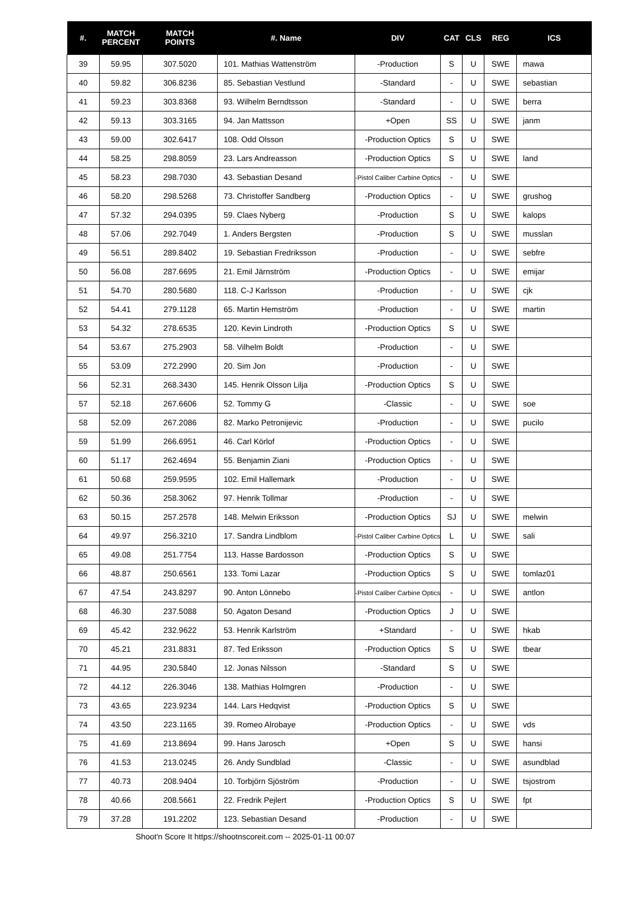| #. | MATCH PERCENT | MATCH POINTS | #. Name | DIV | CAT | CLS | REG | ICS |
| --- | --- | --- | --- | --- | --- | --- | --- | --- |
| 39 | 59.95 | 307.5020 | 101. Mathias Wattenström | -Production | S | U | SWE | mawa |
| 40 | 59.82 | 306.8236 | 85. Sebastian Vestlund | -Standard | - | U | SWE | sebastian |
| 41 | 59.23 | 303.8368 | 93. Wilhelm Berndtsson | -Standard | - | U | SWE | berra |
| 42 | 59.13 | 303.3165 | 94. Jan Mattsson | +Open | SS | U | SWE | janm |
| 43 | 59.00 | 302.6417 | 108. Odd Olsson | -Production Optics | S | U | SWE | |
| 44 | 58.25 | 298.8059 | 23. Lars Andreasson | -Production Optics | S | U | SWE | land |
| 45 | 58.23 | 298.7030 | 43. Sebastian Desand | -Pistol Caliber Carbine Optics | - | U | SWE | |
| 46 | 58.20 | 298.5268 | 73. Christoffer Sandberg | -Production Optics | - | U | SWE | grushog |
| 47 | 57.32 | 294.0395 | 59. Claes Nyberg | -Production | S | U | SWE | kalops |
| 48 | 57.06 | 292.7049 | 1. Anders Bergsten | -Production | S | U | SWE | musslan |
| 49 | 56.51 | 289.8402 | 19. Sebastian Fredriksson | -Production | - | U | SWE | sebfre |
| 50 | 56.08 | 287.6695 | 21. Emil Järnström | -Production Optics | - | U | SWE | emijar |
| 51 | 54.70 | 280.5680 | 118. C-J Karlsson | -Production | - | U | SWE | cjk |
| 52 | 54.41 | 279.1128 | 65. Martin Hemström | -Production | - | U | SWE | martin |
| 53 | 54.32 | 278.6535 | 120. Kevin Lindroth | -Production Optics | S | U | SWE | |
| 54 | 53.67 | 275.2903 | 58. Vilhelm Boldt | -Production | - | U | SWE | |
| 55 | 53.09 | 272.2990 | 20. Sim Jon | -Production | - | U | SWE | |
| 56 | 52.31 | 268.3430 | 145. Henrik Olsson Lilja | -Production Optics | S | U | SWE | |
| 57 | 52.18 | 267.6606 | 52. Tommy G | -Classic | - | U | SWE | soe |
| 58 | 52.09 | 267.2086 | 82. Marko Petronijevic | -Production | - | U | SWE | pucilo |
| 59 | 51.99 | 266.6951 | 46. Carl Körlof | -Production Optics | - | U | SWE | |
| 60 | 51.17 | 262.4694 | 55. Benjamin Ziani | -Production Optics | - | U | SWE | |
| 61 | 50.68 | 259.9595 | 102. Emil Hallemark | -Production | - | U | SWE | |
| 62 | 50.36 | 258.3062 | 97. Henrik Tollmar | -Production | - | U | SWE | |
| 63 | 50.15 | 257.2578 | 148. Melwin Eriksson | -Production Optics | SJ | U | SWE | melwin |
| 64 | 49.97 | 256.3210 | 17. Sandra Lindblom | -Pistol Caliber Carbine Optics | L | U | SWE | sali |
| 65 | 49.08 | 251.7754 | 113. Hasse Bardosson | -Production Optics | S | U | SWE | |
| 66 | 48.87 | 250.6561 | 133. Tomi Lazar | -Production Optics | S | U | SWE | tomlaz01 |
| 67 | 47.54 | 243.8297 | 90. Anton Lönnebo | -Pistol Caliber Carbine Optics | - | U | SWE | antlon |
| 68 | 46.30 | 237.5088 | 50. Agaton Desand | -Production Optics | J | U | SWE | |
| 69 | 45.42 | 232.9622 | 53. Henrik Karlström | +Standard | - | U | SWE | hkab |
| 70 | 45.21 | 231.8831 | 87. Ted Eriksson | -Production Optics | S | U | SWE | tbear |
| 71 | 44.95 | 230.5840 | 12. Jonas Nilsson | -Standard | S | U | SWE | |
| 72 | 44.12 | 226.3046 | 138. Mathias Holmgren | -Production | - | U | SWE | |
| 73 | 43.65 | 223.9234 | 144. Lars Hedqvist | -Production Optics | S | U | SWE | |
| 74 | 43.50 | 223.1165 | 39. Romeo Alrobaye | -Production Optics | - | U | SWE | vds |
| 75 | 41.69 | 213.8694 | 99. Hans Jarosch | +Open | S | U | SWE | hansi |
| 76 | 41.53 | 213.0245 | 26. Andy Sundblad | -Classic | - | U | SWE | asundblad |
| 77 | 40.73 | 208.9404 | 10. Torbjörn Sjöström | -Production | - | U | SWE | tsjostrom |
| 78 | 40.66 | 208.5661 | 22. Fredrik Pejlert | -Production Optics | S | U | SWE | fpt |
| 79 | 37.28 | 191.2202 | 123. Sebastian Desand | -Production | - | U | SWE | |
Shoot'n Score It https://shootnscoreit.com -- 2025-01-11 00:07